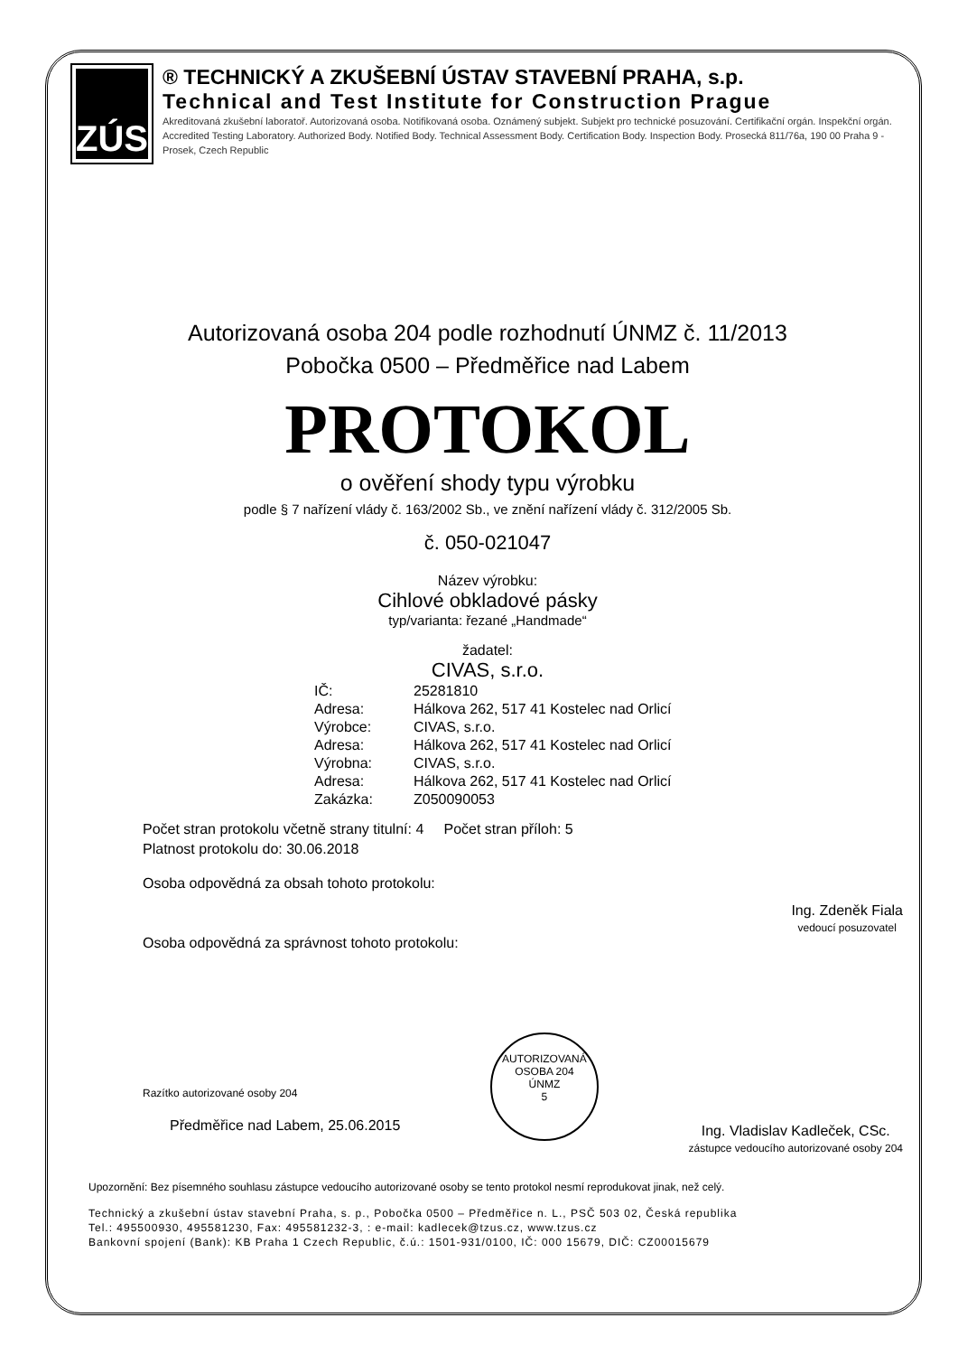ZÚS
® TECHNICKÝ A ZKUŠEBNÍ ÚSTAV STAVEBNÍ PRAHA, s.p.
Technical and Test Institute for Construction Prague
Akreditovaná zkušební laboratoř. Autorizovaná osoba. Notifikovaná osoba. Oznámený subjekt. Subjekt pro technické posuzování. Certifikační orgán. Inspekční orgán. Accredited Testing Laboratory. Authorized Body. Notified Body. Technical Assessment Body. Certification Body. Inspection Body. Prosecká 811/76a, 190 00 Praha 9 - Prosek, Czech Republic
Autorizovaná osoba 204 podle rozhodnutí ÚNMZ č. 11/2013
Pobočka 0500 – Předměřice nad Labem
PROTOKOL
o ověření shody typu výrobku
podle § 7 nařízení vlády č. 163/2002 Sb., ve znění nařízení vlády č. 312/2005 Sb.
č. 050-021047
Název výrobku:
Cihlové obkladové pásky
typ/varianta: řezané „Handmade“
žadatel:
CIVAS, s.r.o.
| IČ: | 25281810 |
| Adresa: | Hálkova 262, 517 41 Kostelec nad Orlicí |
| Výrobce: | CIVAS, s.r.o. |
| Adresa: | Hálkova 262, 517 41 Kostelec nad Orlicí |
| Výrobna: | CIVAS, s.r.o. |
| Adresa: | Hálkova 262, 517 41 Kostelec nad Orlicí |
| Zakázka: | Z050090053 |
Počet stran protokolu včetně strany titulní: 4 Počet stran příloh: 5
Platnost protokolu do: 30.06.2018
Osoba odpovědná za obsah tohoto protokolu:
Ing. Zdeněk Fiala
vedoucí posuzovatel
Osoba odpovědná za správnost tohoto protokolu:
Razítko autorizované osoby 204
Předměřice nad Labem, 25.06.2015
AUTORIZOVANÁ OSOBA 204
ÚNMZ
5
Ing. Vladislav Kadleček, CSc.
zástupce vedoucího autorizované osoby 204
Upozornění: Bez písemného souhlasu zástupce vedoucího autorizované osoby se tento protokol nesmí reprodukovat jinak, než celý.
Technický a zkušební ústav stavební Praha, s. p., Pobočka 0500 – Předměřice n. L., PSČ 503 02, Česká republika
Tel.: 495500930, 495581230, Fax: 495581232-3, : e-mail: kadlecek@tzus.cz, www.tzus.cz
Bankovní spojení (Bank): KB Praha 1 Czech Republic, č.ú.: 1501-931/0100, IČ: 000 15679, DIČ: CZ00015679